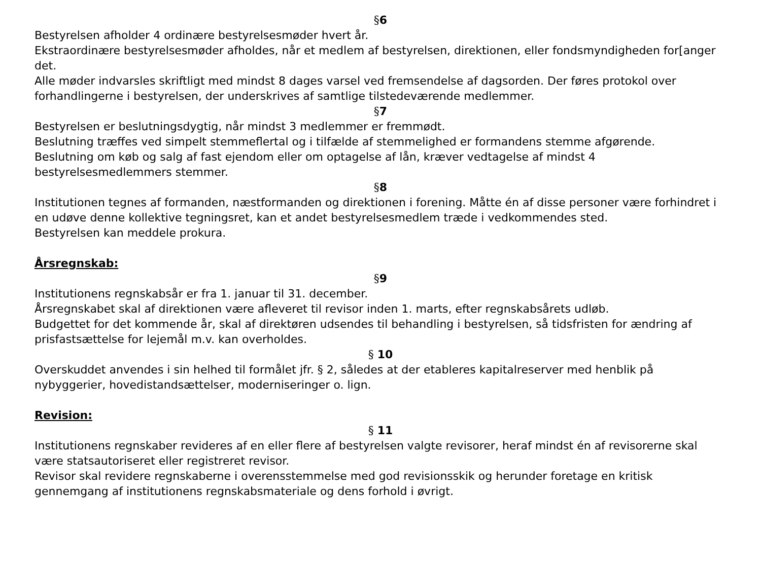§6
Bestyrelsen afholder 4 ordinære bestyrelsesmøder hvert år.
Ekstraordinære bestyrelsesmøder afholdes, når et medlem af bestyrelsen, direktionen, eller fondsmyndigheden for[anger det.
Alle møder indvarsles skriftligt med mindst 8 dages varsel ved fremsendelse af dagsorden. Der føres protokol over forhandlingerne i bestyrelsen, der underskrives af samtlige tilstedeværende medlemmer.
§7
Bestyrelsen er beslutningsdygtig, når mindst 3 medlemmer er fremmødt.
Beslutning træffes ved simpelt stemmeflertal og i tilfælde af stemmelighed er formandens stemme afgørende.
Beslutning om køb og salg af fast ejendom eller om optagelse af lån, kræver vedtagelse af mindst 4 bestyrelsesmedlemmers stemmer.
§8
Institutionen tegnes af formanden, næstformanden og direktionen i forening. Måtte én af disse personer være forhindret i en udøve denne kollektive tegningsret, kan et andet bestyrelsesmedlem træde i vedkommendes sted.
Bestyrelsen kan meddele prokura.
Årsregnskab:
§9
Institutionens regnskabsår er fra 1. januar til 31. december.
Årsregnskabet skal af direktionen være afleveret til revisor inden 1. marts, efter regnskabsårets udløb.
Budgettet for det kommende år, skal af direktøren udsendes til behandling i bestyrelsen, så tidsfristen for ændring af prisfastsættelse for lejemål m.v. kan overholdes.
§ 10
Overskuddet anvendes i sin helhed til formålet jfr. § 2, således at der etableres kapitalreserver med henblik på nybyggerier, hovedistandsættelser, moderniseringer o. lign.
Revision:
§ 11
Institutionens regnskaber revideres af en eller flere af bestyrelsen valgte revisorer, heraf mindst én af revisorerne skal være statsautoriseret eller registreret revisor.
Revisor skal revidere regnskaberne i overensstemmelse med god revisionsskik og herunder foretage en kritisk gennemgang af institutionens regnskabsmateriale og dens forhold i øvrigt.